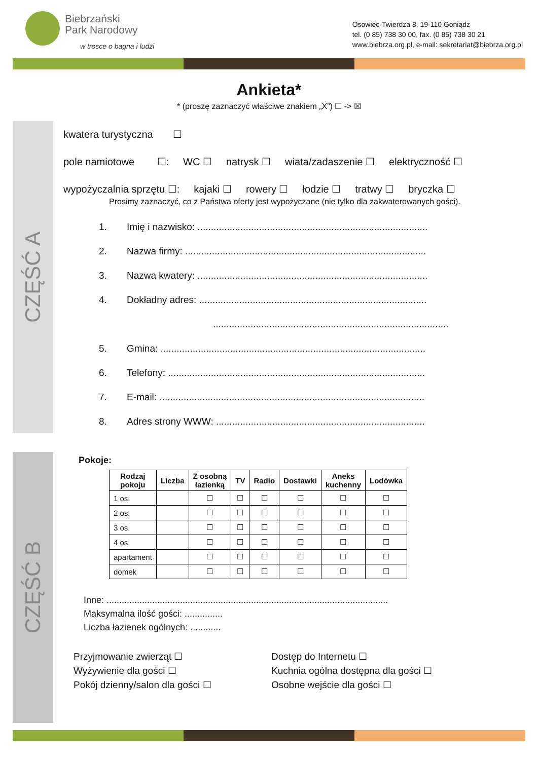Biebrzański
Park Narodowy
w trosce o bagna i ludzi
Osowiec-Twierdza 8, 19-110 Goniądz
tel. (0 85) 738 30 00, fax. (0 85) 738 30 21
www.biebrza.org.pl, e-mail: sekretariat@biebrza.org.pl
Ankieta*
* (proszę zaznaczyć właściwe znakiem „X”) ☐ -> ☒
CZĘŚĆ A
kwatera turystyczna ☐
pole namiotowe ☐: WC ☐ natrysk ☐ wiata/zadaszenie ☐ elektryczność ☐
wypożyczalnia sprzętu ☐: kajaki ☐ rowery ☐ łodzie ☐ tratwy ☐ bryczka ☐
Prosimy zaznaczyć, co z Państwa oferty jest wypożyczane (nie tylko dla zakwaterowanych gości).
1. Imię i nazwisko: ......................................................................................
2. Nazwa firmy: ..........................................................................................
3. Nazwa kwatery: ......................................................................................
4. Dokładny adres: .....................................................................................
........................................................................................
5. Gmina: ...................................................................................................
6. Telefony: ................................................................................................
7. E-mail: ...................................................................................................
8. Adres strony WWW: ..............................................................................
CZĘŚĆ B
Pokoje:
| Rodzaj pokoju | Liczba | Z osobną łazienką | TV | Radio | Dostawki | Aneks kuchenny | Lodówka |
| --- | --- | --- | --- | --- | --- | --- | --- |
| 1 os. | | ☐ | ☐ | ☐ | ☐ | ☐ | ☐ |
| 2 os. | | ☐ | ☐ | ☐ | ☐ | ☐ | ☐ |
| 3 os. | | ☐ | ☐ | ☐ | ☐ | ☐ | ☐ |
| 4 os. | | ☐ | ☐ | ☐ | ☐ | ☐ | ☐ |
| apartament | | ☐ | ☐ | ☐ | ☐ | ☐ | ☐ |
| domek | | ☐ | ☐ | ☐ | ☐ | ☐ | ☐ |
Inne: ...............................................................................................................
Maksymalna ilość gości: ...............
Liczba łazienek ogólnych: ............
Przyjmowanie zwierząt ☐
Dostęp do Internetu ☐
Wyżywienie dla gości ☐
Kuchnia ogólna dostępna dla gości ☐
Pokój dzienny/salon dla gości ☐
Osobne wejście dla gości ☐